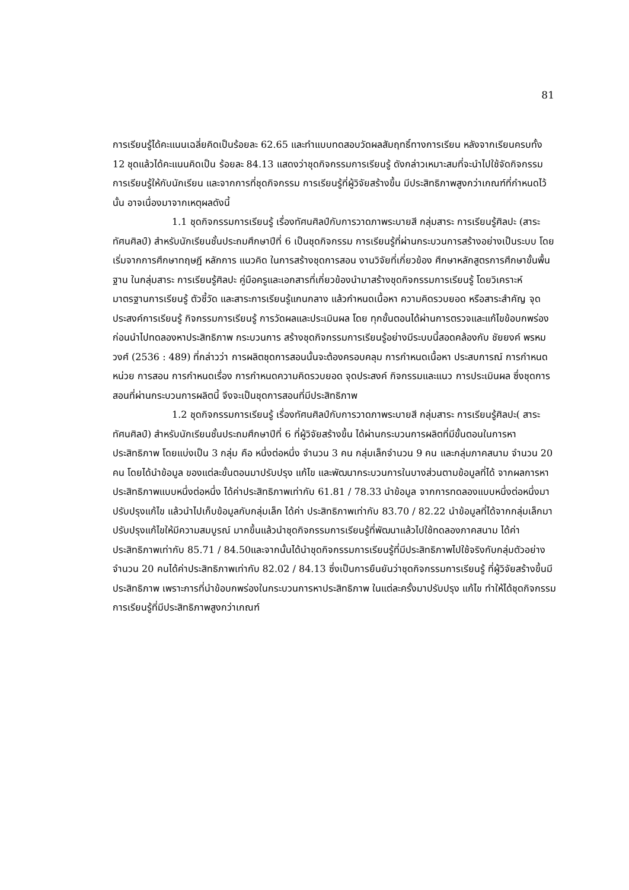81
การเรียนรู้ได้คะแนนเฉลี่ยคิดเป็นร้อยละ 62.65 และทำแบบทดสอบวัดผลสัมฤทธิ์ทางการเรียน หลังจากเรียนครบทั้ง 12 ชุดแล้วได้คะแนนคิดเป็น ร้อยละ 84.13 แสดงว่าชุดกิจกรรมการเรียนรู้ ดังกล่าวเหมาะสมที่จะนำไปใช้จัดกิจกรรมการเรียนรู้ให้กับนักเรียน และจากการที่ชุดกิจกรรม การเรียนรู้ที่ผู้วิจัยสร้างขึ้น มีประสิทธิภาพสูงกว่าเกณฑ์ที่กำหนดไว้นั้น อาจเนื่องมาจากเหตุผลดังนี้
1.1 ชุดกิจกรรมการเรียนรู้ เรื่องทัศนศิลป์กับการวาดภาพระบายสี กลุ่มสาระ การเรียนรู้ศิลปะ (สาระทัศนศิลป์) สำหรับนักเรียนชั้นประถมศึกษาปีที่ 6 เป็นชุดกิจกรรม การเรียนรู้ที่ผ่านกระบวนการสร้างอย่างเป็นระบบ โดยเริ่มจากการศึกษาทฤษฎี หลักการ แนวคิด ในการสร้างชุดการสอน งานวิจัยที่เกี่ยวข้อง ศึกษาหลักสูตรการศึกษาขั้นพื้นฐาน ในกลุ่มสาระ การเรียนรู้ศิลปะ คู่มือครูและเอกสารที่เกี่ยวข้องนำมาสร้างชุดกิจกรรมการเรียนรู้ โดยวิเคราะห์ มาตรฐานการเรียนรู้ ตัวชี้วัด และสาระการเรียนรู้แกนกลาง แล้วกำหนดเนื้อหา ความคิดรวบยอด หรือสาระสำคัญ จุดประสงค์การเรียนรู้ กิจกรรมการเรียนรู้ การวัดผลและประเมินผล โดย ทุกขั้นตอนได้ผ่านการตรวจและแก้ไขข้อบกพร่องก่อนนำไปทดลองหาประสิทธิภาพ กระบวนการ สร้างชุดกิจกรรมการเรียนรู้อย่างมีระบบนี้สอดคล้องกับ ชัยยงค์ พรหมวงศ์ (2536 : 489) ที่กล่าวว่า การผลิตชุดการสอนนั้นจะต้องครอบคลุม การกำหนดเนื้อหา ประสบการณ์ การกำหนดหน่วย การสอน การกำหนดเรื่อง การกำหนดความคิดรวบยอด จุดประสงค์ กิจกรรมและแนว การประเมินผล ซึ่งชุดการสอนที่ผ่านกระบวนการผลิตนี้ จึงจะเป็นชุดการสอนที่มีประสิทธิภาพ
1.2 ชุดกิจกรรมการเรียนรู้ เรื่องทัศนศิลป์กับการวาดภาพระบายสี กลุ่มสาระ การเรียนรู้ศิลปะ( สาระทัศนศิลป์) สำหรับนักเรียนชั้นประถมศึกษาปีที่ 6 ที่ผู้วิจัยสร้างขึ้น ได้ผ่านกระบวนการผลิตที่มีขั้นตอนในการหาประสิทธิภาพ โดยแบ่งเป็น 3 กลุ่ม คือ หนึ่งต่อหนึ่ง จำนวน 3 คน กลุ่มเล็กจำนวน 9 คน และกลุ่มภาคสนาม จำนวน 20 คน โดยได้นำข้อมูล ของแต่ละขั้นตอนมาปรับปรุง แก้ไข และพัฒนากระบวนการในบางส่วนตามข้อมูลที่ได้ จากผลการหาประสิทธิภาพแบบหนึ่งต่อหนึ่ง ได้ค่าประสิทธิภาพเท่ากับ 61.81 / 78.33 นำข้อมูล จากการทดลองแบบหนึ่งต่อหนึ่งมาปรับปรุงแก้ไข แล้วนำไปเก็บข้อมูลกับกลุ่มเล็ก ได้ค่า ประสิทธิภาพเท่ากับ 83.70 / 82.22 นำข้อมูลที่ได้จากกลุ่มเล็กมาปรับปรุงแก้ไขให้มีความสมบูรณ์ มากขึ้นแล้วนำชุดกิจกรรมการเรียนรู้ที่พัฒนาแล้วไปใช้ทดลองภาคสนาม ได้ค่าประสิทธิภาพเท่ากับ 85.71 / 84.50และจากนั้นได้นำชุดกิจกรรมการเรียนรู้ที่มีประสิทธิภาพไปใช้จริงกับกลุ่มตัวอย่าง จำนวน 20 คนได้ค่าประสิทธิภาพเท่ากับ 82.02 / 84.13 ซึ่งเป็นการยืนยันว่าชุดกิจกรรมการเรียนรู้ ที่ผู้วิจัยสร้างขึ้นมี ประสิทธิภาพ เพราะการที่นำข้อบกพร่องในกระบวนการหาประสิทธิภาพ ในแต่ละครั้งมาปรับปรุง แก้ไข ทำให้ได้ชุดกิจกรรมการเรียนรู้ที่มีประสิทธิภาพสูงกว่าเกณฑ์